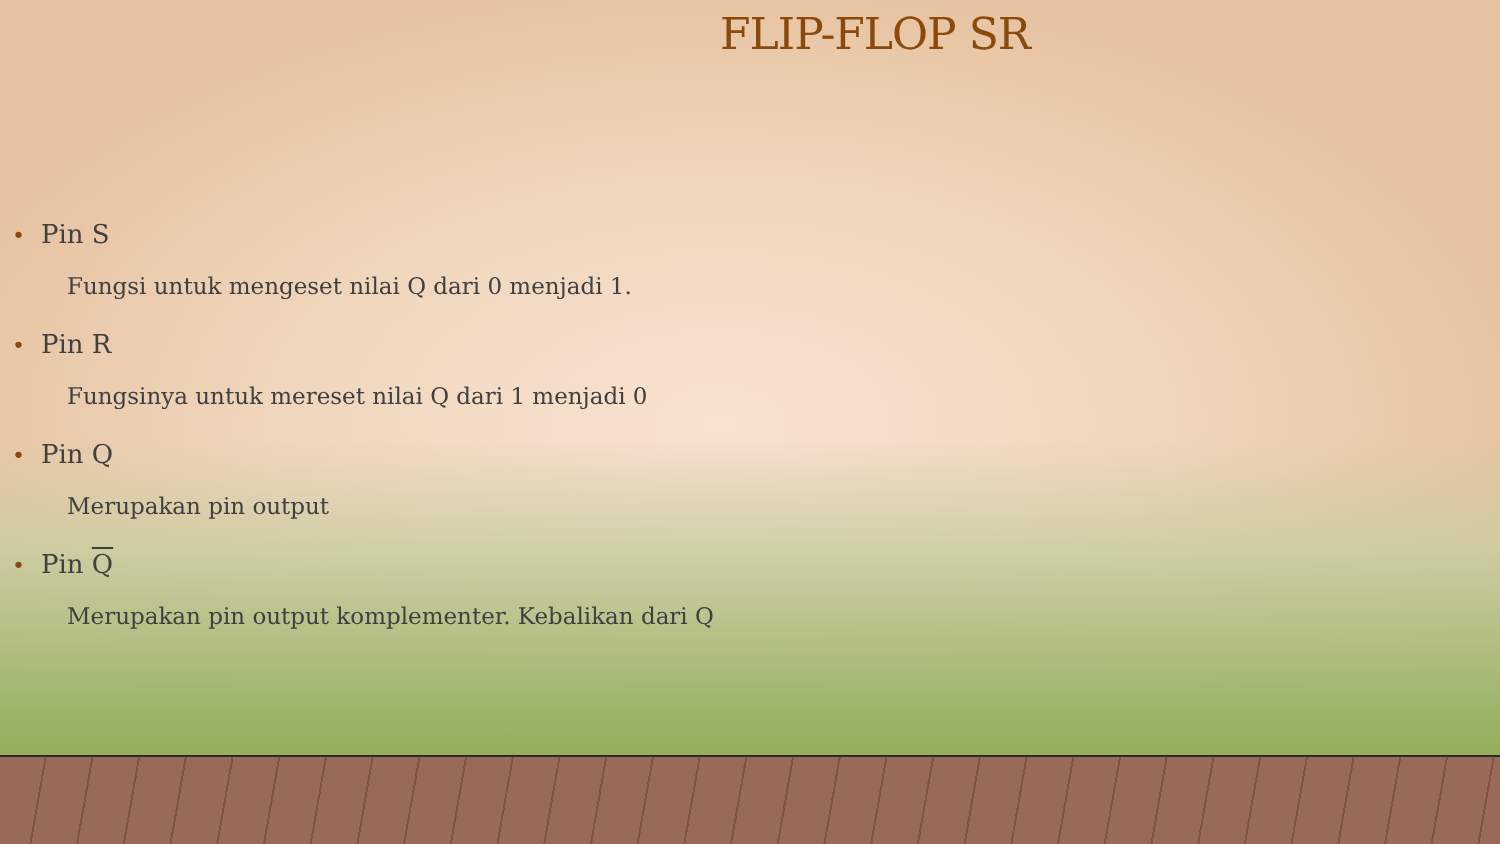FLIP-FLOP SR
• Pin S
Fungsi untuk mengeset nilai Q dari 0 menjadi 1.
• Pin R
Fungsinya untuk mereset nilai Q dari 1 menjadi 0
• Pin Q
Merupakan pin output
• Pin Q
Merupakan pin output komplementer. Kebalikan dari Q